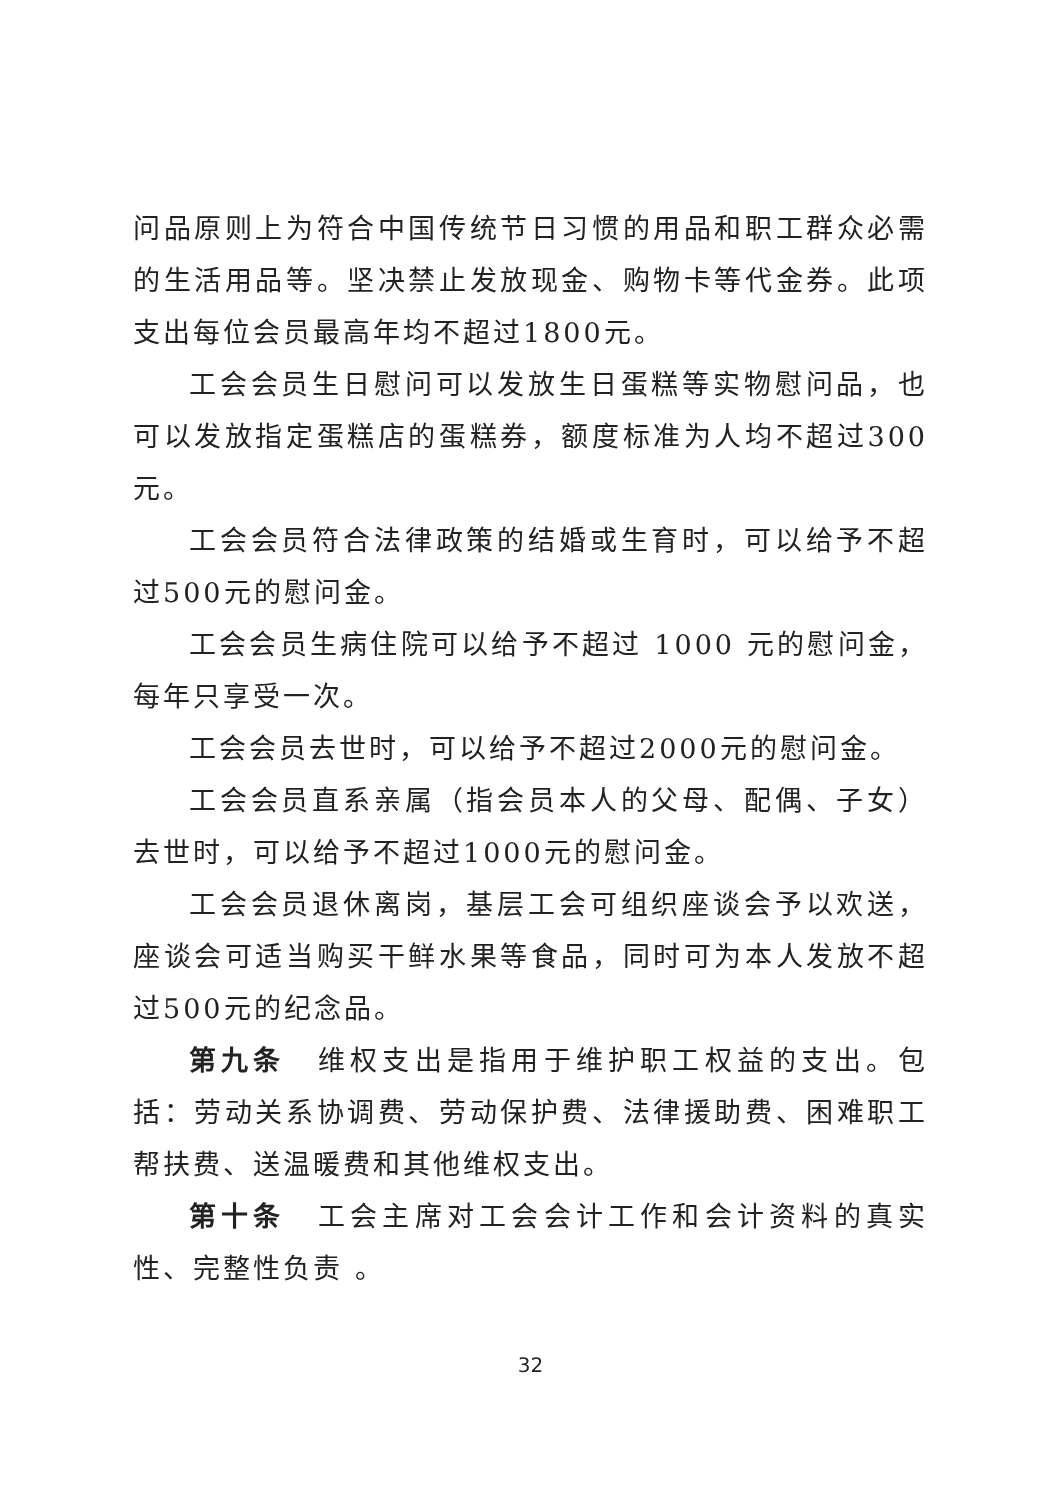问品原则上为符合中国传统节日习惯的用品和职工群众必需的生活用品等。坚决禁止发放现金、购物卡等代金券。此项支出每位会员最高年均不超过1800元。
工会会员生日慰问可以发放生日蛋糕等实物慰问品，也可以发放指定蛋糕店的蛋糕券，额度标准为人均不超过300元。
工会会员符合法律政策的结婚或生育时，可以给予不超过500元的慰问金。
工会会员生病住院可以给予不超过 1000 元的慰问金，每年只享受一次。
工会会员去世时，可以给予不超过2000元的慰问金。
工会会员直系亲属（指会员本人的父母、配偶、子女）去世时，可以给予不超过1000元的慰问金。
工会会员退休离岗，基层工会可组织座谈会予以欢送，座谈会可适当购买干鲜水果等食品，同时可为本人发放不超过500元的纪念品。
第九条　维权支出是指用于维护职工权益的支出。包括：劳动关系协调费、劳动保护费、法律援助费、困难职工帮扶费、送温暖费和其他维权支出。
第十条　工会主席对工会会计工作和会计资料的真实性、完整性负责 。
32